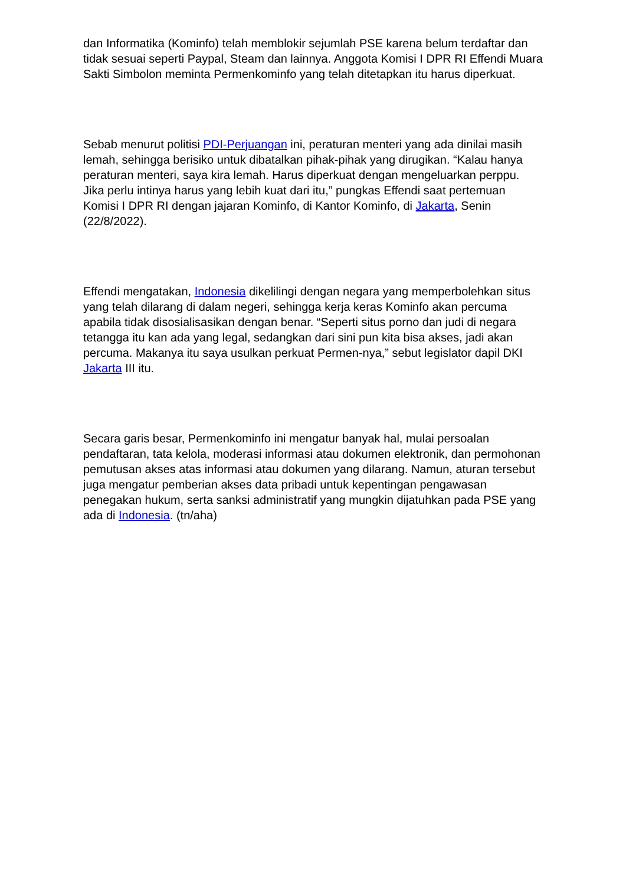dan Informatika (Kominfo) telah memblokir sejumlah PSE karena belum terdaftar dan tidak sesuai seperti Paypal, Steam dan lainnya. Anggota Komisi I DPR RI Effendi Muara Sakti Simbolon meminta Permenkominfo yang telah ditetapkan itu harus diperkuat.
Sebab menurut politisi PDI-Perjuangan ini, peraturan menteri yang ada dinilai masih lemah, sehingga berisiko untuk dibatalkan pihak-pihak yang dirugikan. “Kalau hanya peraturan menteri, saya kira lemah. Harus diperkuat dengan mengeluarkan perppu. Jika perlu intinya harus yang lebih kuat dari itu,” pungkas Effendi saat pertemuan Komisi I DPR RI dengan jajaran Kominfo, di Kantor Kominfo, di Jakarta, Senin (22/8/2022).
Effendi mengatakan, Indonesia dikelilingi dengan negara yang memperbolehkan situs yang telah dilarang di dalam negeri, sehingga kerja keras Kominfo akan percuma apabila tidak disosialisasikan dengan benar. “Seperti situs porno dan judi di negara tetangga itu kan ada yang legal, sedangkan dari sini pun kita bisa akses, jadi akan percuma. Makanya itu saya usulkan perkuat Permen-nya,” sebut legislator dapil DKI Jakarta III itu.
Secara garis besar, Permenkominfo ini mengatur banyak hal, mulai persoalan pendaftaran, tata kelola, moderasi informasi atau dokumen elektronik, dan permohonan pemutusan akses atas informasi atau dokumen yang dilarang. Namun, aturan tersebut juga mengatur pemberian akses data pribadi untuk kepentingan pengawasan penegakan hukum, serta sanksi administratif yang mungkin dijatuhkan pada PSE yang ada di Indonesia. (tn/aha)